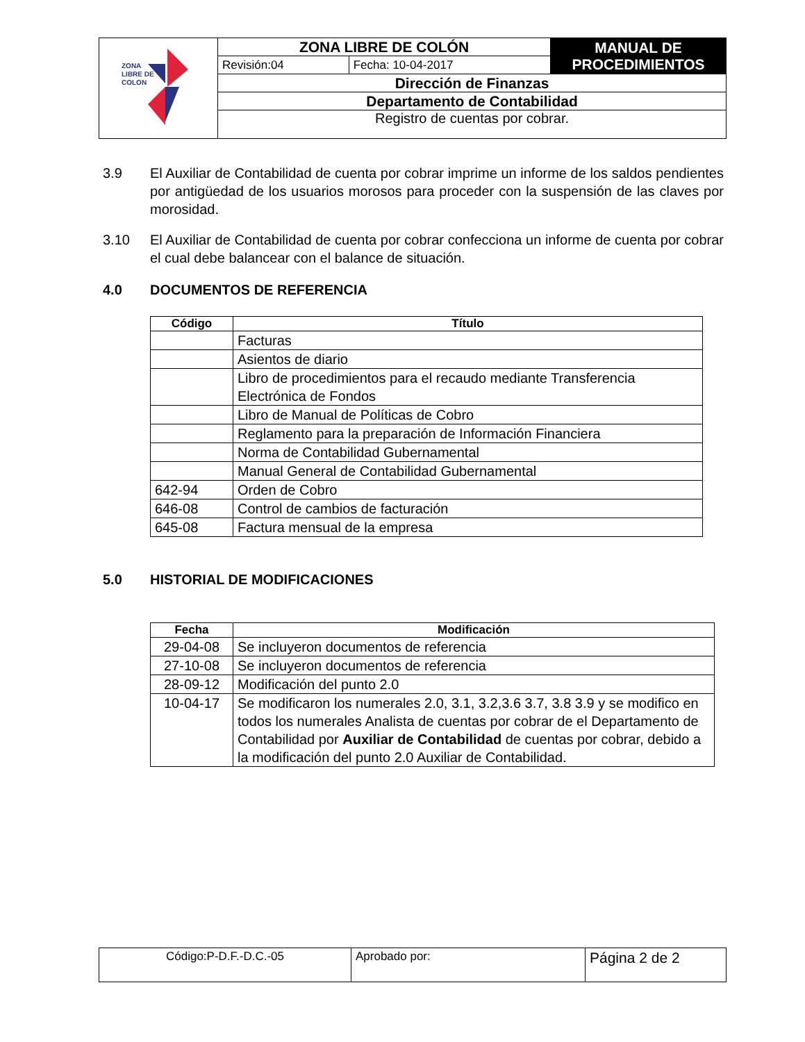| ZONA LIBRE DE COLON | ZONA LIBRE DE COLÓN | | MANUAL DE PROCEDIMIENTOS |
| | Revisión:04 | Fecha: 10-04-2017 | |
| | Dirección de Finanzas | | |
| | Departamento de Contabilidad | | |
| | Registro de cuentas por cobrar. | | |
3.9 El Auxiliar de Contabilidad de cuenta por cobrar imprime un informe de los saldos pendientes por antigüedad de los usuarios morosos para proceder con la suspensión de las claves por morosidad.
3.10 El Auxiliar de Contabilidad de cuenta por cobrar confecciona un informe de cuenta por cobrar el cual debe balancear con el balance de situación.
4.0 DOCUMENTOS DE REFERENCIA
| Código | Título |
| --- | --- |
| | Facturas |
| | Asientos de diario |
| | Libro de procedimientos para el recaudo mediante Transferencia Electrónica de Fondos |
| | Libro de Manual de Políticas de Cobro |
| | Reglamento para la preparación de Información Financiera |
| | Norma de Contabilidad Gubernamental |
| | Manual General de Contabilidad Gubernamental |
| 642-94 | Orden de Cobro |
| 646-08 | Control de cambios de facturación |
| 645-08 | Factura mensual de la empresa |
5.0 HISTORIAL DE MODIFICACIONES
| Fecha | Modificación |
| --- | --- |
| 29-04-08 | Se incluyeron documentos de referencia |
| 27-10-08 | Se incluyeron documentos de referencia |
| 28-09-12 | Modificación del punto 2.0 |
| 10-04-17 | Se modificaron los numerales 2.0, 3.1, 3.2,3.6 3.7, 3.8 3.9 y se modifico en todos los numerales Analista de cuentas por cobrar de el Departamento de Contabilidad por Auxiliar de Contabilidad de cuentas por cobrar, debido a la modificación del punto 2.0 Auxiliar de Contabilidad. |
| Código:P-D.F.-D.C.-05 | Aprobado por: | Página 2 de 2 |